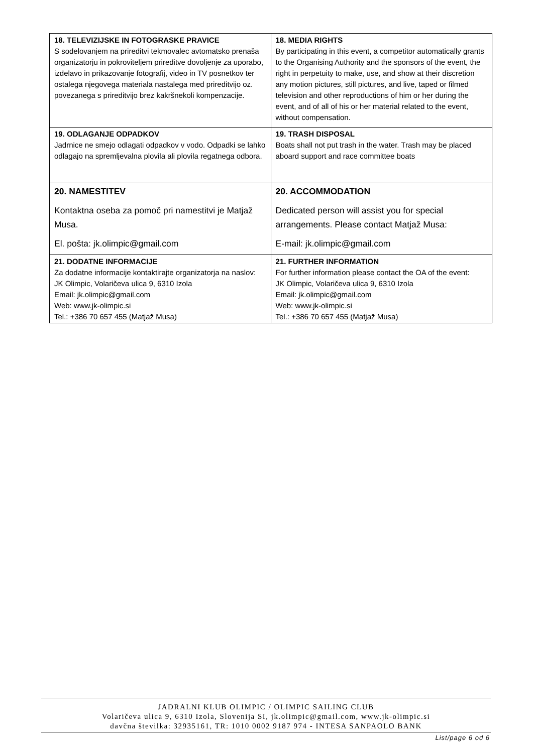| 18. TELEVIZIJSKE IN FOTOGRASKE PRAVICE S sodelovanjem na prireditvi tekmovalec avtomatsko prenaša organizatorju in pokroviteljem prireditve dovoljenje za uporabo, izdelavo in prikazovanje fotografij, video in TV posnetkov ter ostalega njegovega materiala nastalega med prireditvijo oz. povezanega s prireditvijo brez kakršnekoli kompenzacije. | 18. MEDIA RIGHTS By participating in this event, a competitor automatically grants to the Organising Authority and the sponsors of the event, the right in perpetuity to make, use, and show at their discretion any motion pictures, still pictures, and live, taped or filmed television and other reproductions of him or her during the event, and of all of his or her material related to the event, without compensation. |
| 19. ODLAGANJE ODPADKOV Jadrnice ne smejo odlagati odpadkov v vodo. Odpadki se lahko odlagajo na spremljevalna plovila ali plovila regatnega odbora. | 19. TRASH DISPOSAL Boats shall not put trash in the water. Trash may be placed aboard support and race committee boats |
| 20. NAMESTITEV Kontaktna oseba za pomoč pri namestitvi je Matjaž Musa. El. pošta: jk.olimpic@gmail.com | 20. ACCOMMODATION Dedicated person will assist you for special arrangements. Please contact Matjaž Musa: E-mail: jk.olimpic@gmail.com |
| 21. DODATNE INFORMACIJE Za dodatne informacije kontaktirajte organizatorja na naslov: JK Olimpic, Volaričeva ulica 9, 6310 Izola Email: jk.olimpic@gmail.com Web: www.jk-olimpic.si Tel.: +386 70 657 455 (Matjaž Musa) | 21. FURTHER INFORMATION For further information please contact the OA of the event: JK Olimpic, Volaričeva ulica 9, 6310 Izola Email: jk.olimpic@gmail.com Web: www.jk-olimpic.si Tel.: +386 70 657 455 (Matjaž Musa) |
JADRALNI KLUB OLIMPIC / OLIMPIC SAILING CLUB
Volaričeva ulica 9, 6310 Izola, Slovenija SI, jk.olimpic@gmail.com, www.jk-olimpic.si
davčna številka: 32935161, TR: 1010 0002 9187 974 - INTESA SANPAOLO BANK
List/page 6 od 6